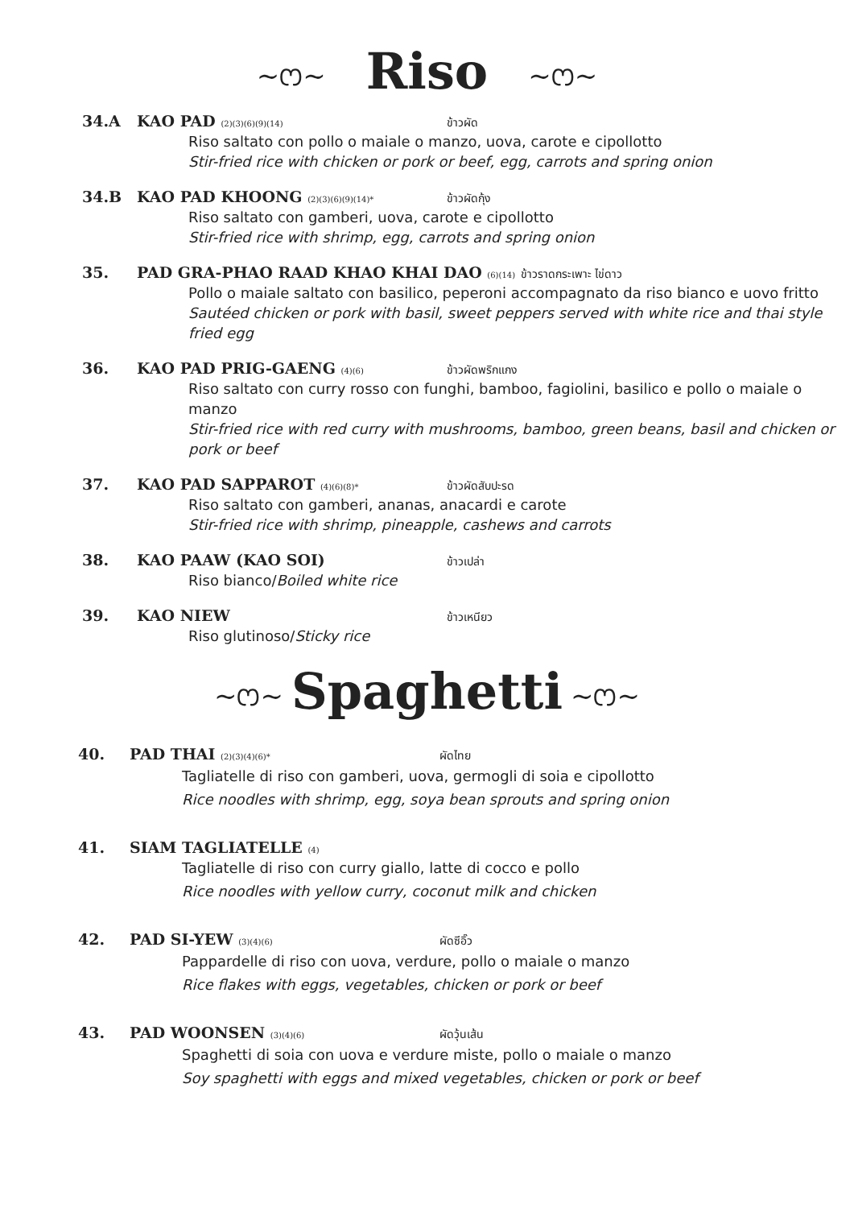~ෆ~ Riso ~ෆ~
34.A KAO PAD (2)(3)(6)(9)(14) ข้าวผัด
Riso saltato con pollo o maiale o manzo, uova, carote e cipollotto
Stir-fried rice with chicken or pork or beef, egg, carrots and spring onion
34.B KAO PAD KHOONG (2)(3)(6)(9)(14)* ข้าวผัดกุ้ง
Riso saltato con gamberi, uova, carote e cipollotto
Stir-fried rice with shrimp, egg, carrots and spring onion
35. PAD GRA-PHAO RAAD KHAO KHAI DAO (6)(14) ข้าวราดกระเพาะ ไข่ดาว
Pollo o maiale saltato con basilico, peperoni accompagnato da riso bianco e uovo fritto
Sautéed chicken or pork with basil, sweet peppers served with white rice and thai style fried egg
36. KAO PAD PRIG-GAENG (4)(6) ข้าวผัดพริกแกง
Riso saltato con curry rosso con funghi, bamboo, fagiolini, basilico e pollo o maiale o manzo
Stir-fried rice with red curry with mushrooms, bamboo, green beans, basil and chicken or pork or beef
37. KAO PAD SAPPAROT (4)(6)(8)* ข้าวผัดสับปะรด
Riso saltato con gamberi, ananas, anacardi e carote
Stir-fried rice with shrimp, pineapple, cashews and carrots
38. KAO PAAW (KAO SOI) ข้าวเปล่า
Riso bianco/Boiled white rice
39. KAO NIEW ข้าวเหนียว
Riso glutinoso/Sticky rice
~ෆ~ Spaghetti ~ෆ~
40. PAD THAI (2)(3)(4)(6)* ผัดไทย
Tagliatelle di riso con gamberi, uova, germogli di soia e cipollotto
Rice noodles with shrimp, egg, soya bean sprouts and spring onion
41. SIAM TAGLIATELLE (4)
Tagliatelle di riso con curry giallo, latte di cocco e pollo
Rice noodles with yellow curry, coconut milk and chicken
42. PAD SI-YEW (3)(4)(6) ผัดซีอิ๊ว
Pappardelle di riso con uova, verdure, pollo o maiale o manzo
Rice flakes with eggs, vegetables, chicken or pork or beef
43. PAD WOONSEN (3)(4)(6) ผัดวุ้นเส้น
Spaghetti di soia con uova e verdure miste, pollo o maiale o manzo
Soy spaghetti with eggs and mixed vegetables, chicken or pork or beef